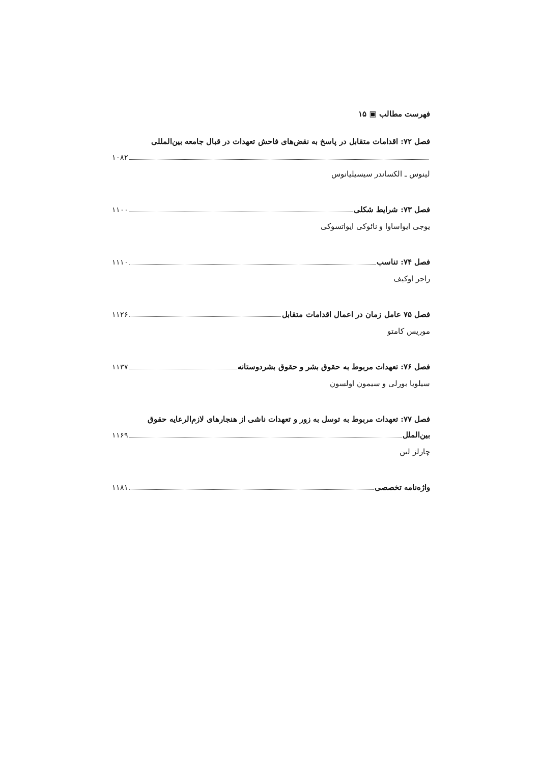فهرست مطالب ▣ ۱۵
فصل ۷۲: اقدامات متقابل در پاسخ به نقض‌های فاحش تعهدات در قبال جامعه بین‌المللی
۱۰۸۲
لینوس ـ الکساندر سیسیلیانوس
فصل ۷۳: شرایط شکلی ۱۱۰۰
یوجی ایواساوا و نائوکی ایواتسوکی
فصل ۷۴: تناسب ۱۱۱۰
راجر اوکیف
فصل ۷۵ عامل زمان در اعمال اقدامات متقابل ۱۱۲۶
موریس کامتو
فصل ۷۶: تعهدات مربوط به حقوق بشر و حقوق بشردوستانه ۱۱۳۷
سیلویا بورلی و سیمون اولسون
فصل ۷۷: تعهدات مربوط به توسل به زور و تعهدات ناشی از هنجارهای لازم‌الرعایه حقوق
بین‌الملل ۱۱۶۹
چارلز لبن
واژه‌نامه تخصصی ۱۱۸۱